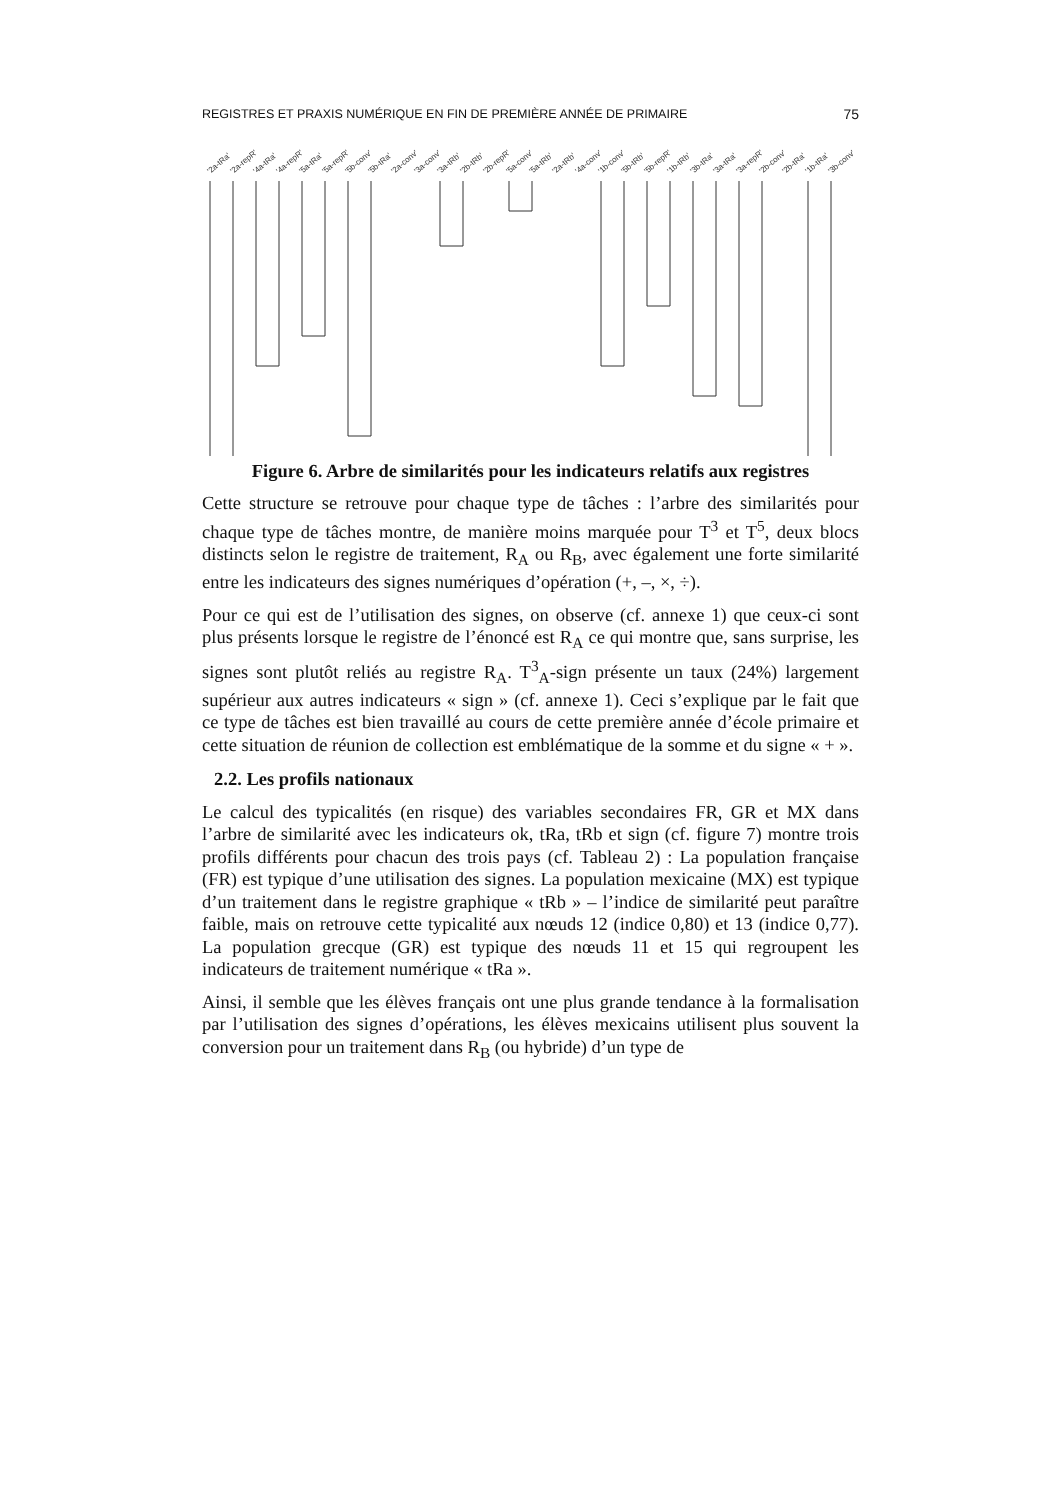REGISTRES ET PRAXIS NUMÉRIQUE EN FIN DE PREMIÈRE ANNÉE DE PRIMAIRE 75
'2a-tRa'
'2a-repR'
'4a-tRa'
'4a-repR'
'5a-tRa'
'5a-repR'
'5b-conv'
'5b-tRa'
'2a-conv'
'3a-conv'
'3a-tRb'
'2b-tRb'
'2b-repR'
'5a-conv'
'5a-tRb'
'2a-tRb'
'4a-conv'
'1b-conv'
'5b-tRb'
'5b-repR'
'1b-tRb'
'3b-tRa'
'3a-tRa'
'3a-repR'
'2b-conv'
'2b-tRa'
'1b-tRa'
'3b-conv'
Figure 6. Arbre de similarités pour les indicateurs relatifs aux registres
Cette structure se retrouve pour chaque type de tâches : l’arbre des similarités pour chaque type de tâches montre, de manière moins marquée pour T<sup>3</sup> et T<sup>5</sup>, deux blocs distincts selon le registre de traitement, R<sub>A</sub> ou R<sub>B</sub>, avec également une forte similarité entre les indicateurs des signes numériques d’opération (+, –, ×, ÷).
Pour ce qui est de l’utilisation des signes, on observe (cf. annexe 1) que ceux-ci sont plus présents lorsque le registre de l’énoncé est R<sub>A</sub> ce qui montre que, sans surprise, les signes sont plutôt reliés au registre R<sub>A</sub>. T<sup>3</sup><sub>A</sub>-sign présente un taux (24%) largement supérieur aux autres indicateurs « sign » (cf. annexe 1). Ceci s’explique par le fait que ce type de tâches est bien travaillé au cours de cette première année d’école primaire et cette situation de réunion de collection est emblématique de la somme et du signe « + ».
2.2. Les profils nationaux
Le calcul des typicalités (en risque) des variables secondaires FR, GR et MX dans l’arbre de similarité avec les indicateurs ok, tRa, tRb et sign (cf. figure 7) montre trois profils différents pour chacun des trois pays (cf. Tableau 2) : La population française (FR) est typique d’une utilisation des signes. La population mexicaine (MX) est typique d’un traitement dans le registre graphique « tRb » – l’indice de similarité peut paraître faible, mais on retrouve cette typicalité aux nœuds 12 (indice 0,80) et 13 (indice 0,77). La population grecque (GR) est typique des nœuds 11 et 15 qui regroupent les indicateurs de traitement numérique « tRa ».
Ainsi, il semble que les élèves français ont une plus grande tendance à la formalisation par l’utilisation des signes d’opérations, les élèves mexicains utilisent plus souvent la conversion pour un traitement dans R<sub>B</sub> (ou hybride) d’un type de